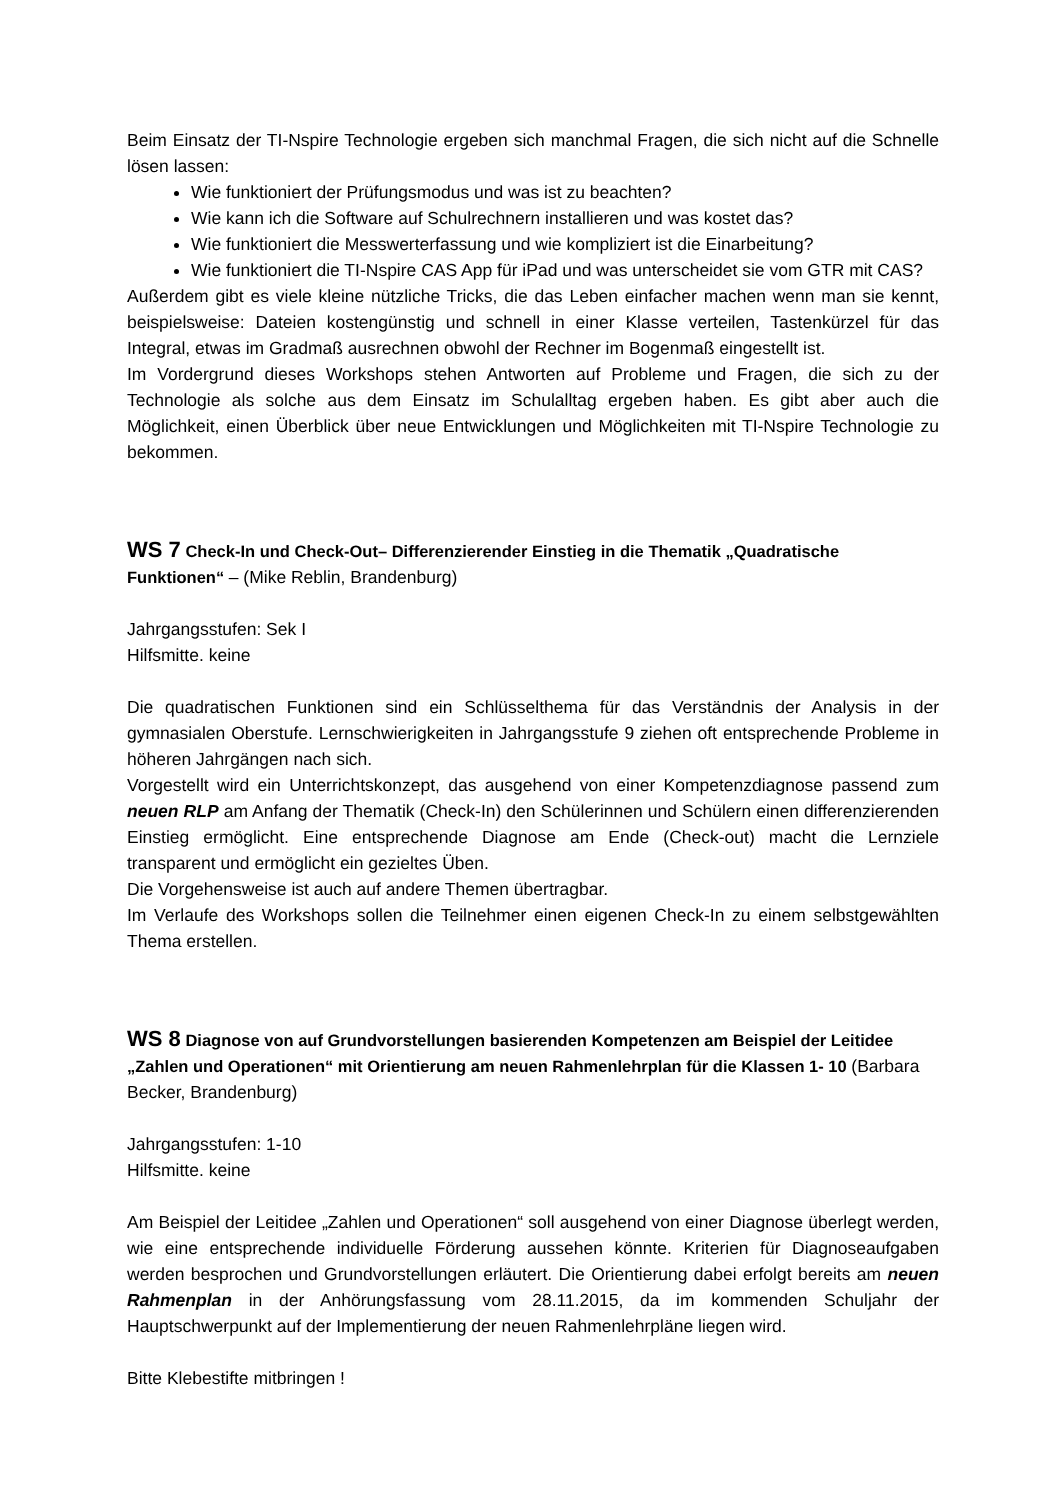Beim Einsatz der TI-Nspire Technologie ergeben sich manchmal Fragen, die sich nicht auf die Schnelle lösen lassen:
Wie funktioniert der Prüfungsmodus und was ist zu beachten?
Wie kann ich die Software auf Schulrechnern installieren und was kostet das?
Wie funktioniert die Messwerterfassung und wie kompliziert ist die Einarbeitung?
Wie funktioniert die TI-Nspire CAS App für iPad und was unterscheidet sie vom GTR mit CAS?
Außerdem gibt es viele kleine nützliche Tricks, die das Leben einfacher machen wenn man sie kennt, beispielsweise: Dateien kostengünstig und schnell in einer Klasse verteilen, Tastenkürzel für das Integral, etwas im Gradmaß ausrechnen obwohl der Rechner im Bogenmaß eingestellt ist.
Im Vordergrund dieses Workshops stehen Antworten auf Probleme und Fragen, die sich zu der Technologie als solche aus dem Einsatz im Schulalltag ergeben haben. Es gibt aber auch die Möglichkeit, einen Überblick über neue Entwicklungen und Möglichkeiten mit TI-Nspire Technologie zu bekommen.
WS 7 Check-In und Check-Out– Differenzierender Einstieg in die Thematik „Quadratische Funktionen“ – (Mike Reblin, Brandenburg)
Jahrgangsstufen: Sek I
Hilfsmitte. keine
Die quadratischen Funktionen sind ein Schlüsselthema für das Verständnis der Analysis in der gymnasialen Oberstufe. Lernschwierigkeiten in Jahrgangsstufe 9 ziehen oft entsprechende Probleme in höheren Jahrgängen nach sich.
Vorgestellt wird ein Unterrichtskonzept, das ausgehend von einer Kompetenzdiagnose passend zum neuen RLP am Anfang der Thematik (Check-In) den Schülerinnen und Schülern einen differenzierenden Einstieg ermöglicht. Eine entsprechende Diagnose am Ende (Check-out) macht die Lernziele transparent und ermöglicht ein gezieltes Üben.
Die Vorgehensweise ist auch auf andere Themen übertragbar.
Im Verlaufe des Workshops sollen die Teilnehmer einen eigenen Check-In zu einem selbstgewählten Thema erstellen.
WS 8 Diagnose von auf Grundvorstellungen basierenden Kompetenzen am Beispiel der Leitidee „Zahlen und Operationen“ mit Orientierung am neuen Rahmenlehrplan für die Klassen 1- 10 (Barbara Becker, Brandenburg)
Jahrgangsstufen: 1-10
Hilfsmitte. keine
Am Beispiel der Leitidee „Zahlen und Operationen“ soll ausgehend von einer Diagnose überlegt werden, wie eine entsprechende individuelle Förderung aussehen könnte. Kriterien für Diagnoseaufgaben werden besprochen und Grundvorstellungen erläutert. Die Orientierung dabei erfolgt bereits am neuen Rahmenplan in der Anhörungsfassung vom 28.11.2015, da im kommenden Schuljahr der Hauptschwerpunkt auf der Implementierung der neuen Rahmenlehrpläne liegen wird.
Bitte Klebestifte mitbringen !